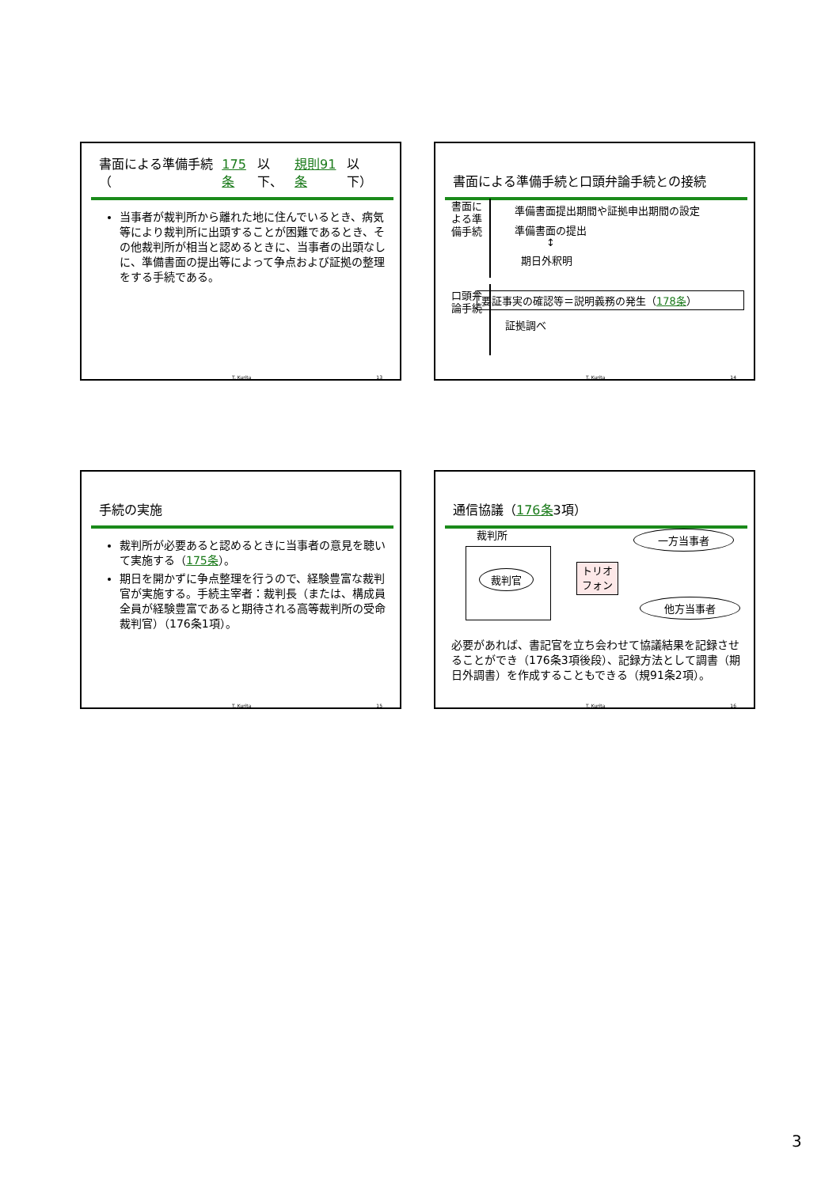書面による準備手続（ 175条 以下、 規則91条 以下）
当事者が裁判所から離れた地に住んでいるとき、病気等により裁判所に出頭することが困難であるとき、その他裁判所が相当と認めるときに、当事者の出頭なしに、準備書面の提出等によって争点および証拠の整理をする手続である。
T. Kurita 13
書面による準備手続と口頭弁論手続との接続
書面による準備手続
準備書面提出期間や証拠申出期間の設定
準備書面の提出
↕
期日外釈明
口頭弁論手続
要証事実の確認等＝説明義務の発生（178条）
証拠調べ
T. Kurita 14
手続の実施
裁判所が必要あると認めるときに当事者の意見を聴いて実施する（175条）。
期日を開かずに争点整理を行うので、経験豊富な裁判官が実施する。手続主宰者：裁判長（または、構成員全員が経験豊富であると期待される高等裁判所の受命裁判官）（176条1項）。
T. Kurita 15
通信協議（ 176条 3項）
裁判所
裁判官
トリオ
フォン
一方当事者
他方当事者
必要があれば、書記官を立ち会わせて協議結果を記録させることができ（176条3項後段）、記録方法として調書（期日外調書）を作成することもできる（規91条2項）。
T. Kurita 16
3